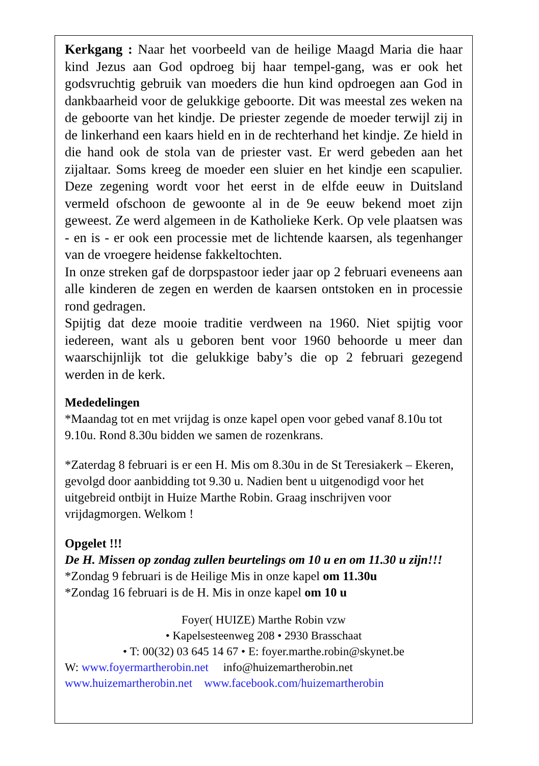Kerkgang : Naar het voorbeeld van de heilige Maagd Maria die haar kind Jezus aan God opdroeg bij haar tempel-gang, was er ook het godsvruchtig gebruik van moeders die hun kind opdroegen aan God in dankbaarheid voor de gelukkige geboorte. Dit was meestal zes weken na de geboorte van het kindje. De priester zegende de moeder terwijl zij in de linkerhand een kaars hield en in de rechterhand het kindje. Ze hield in die hand ook de stola van de priester vast. Er werd gebeden aan het zijaltaar. Soms kreeg de moeder een sluier en het kindje een scapulier. Deze zegening wordt voor het eerst in de elfde eeuw in Duitsland vermeld ofschoon de gewoonte al in de 9e eeuw bekend moet zijn geweest. Ze werd algemeen in de Katholieke Kerk. Op vele plaatsen was - en is - er ook een processie met de lichtende kaarsen, als tegenhanger van de vroegere heidense fakkeltochten.
In onze streken gaf de dorpspastoor ieder jaar op 2 februari eveneens aan alle kinderen de zegen en werden de kaarsen ontstoken en in processie rond gedragen.
Spijtig dat deze mooie traditie verdween na 1960. Niet spijtig voor iedereen, want als u geboren bent voor 1960 behoorde u meer dan waarschijnlijk tot die gelukkige baby’s die op 2 februari gezegend werden in de kerk.
Mededelingen
*Maandag tot en met vrijdag is onze kapel open voor gebed vanaf 8.10u tot 9.10u. Rond 8.30u bidden we samen de rozenkrans.
*Zaterdag 8 februari is er een H. Mis om 8.30u in de St Teresiakerk – Ekeren, gevolgd door aanbidding tot 9.30 u. Nadien bent u uitgenodigd voor het uitgebreid ontbijt in Huize Marthe Robin. Graag inschrijven voor vrijdagmorgen. Welkom !
Opgelet !!!
De H. Missen op zondag zullen beurtelings om 10 u en om 11.30 u zijn!!!
*Zondag 9 februari is de Heilige Mis in onze kapel om 11.30u
*Zondag 16 februari is de H. Mis in onze kapel om 10 u
Foyer( HUIZE) Marthe Robin vzw
• Kapelsesteenweg 208 • 2930 Brasschaat
• T: 00(32) 03 645 14 67 • E: foyer.marthe.robin@skynet.be
W: www.foyermartherobin.net info@huizemartherobin.net
www.huizemartherobin.net www.facebook.com/huizemartherobin